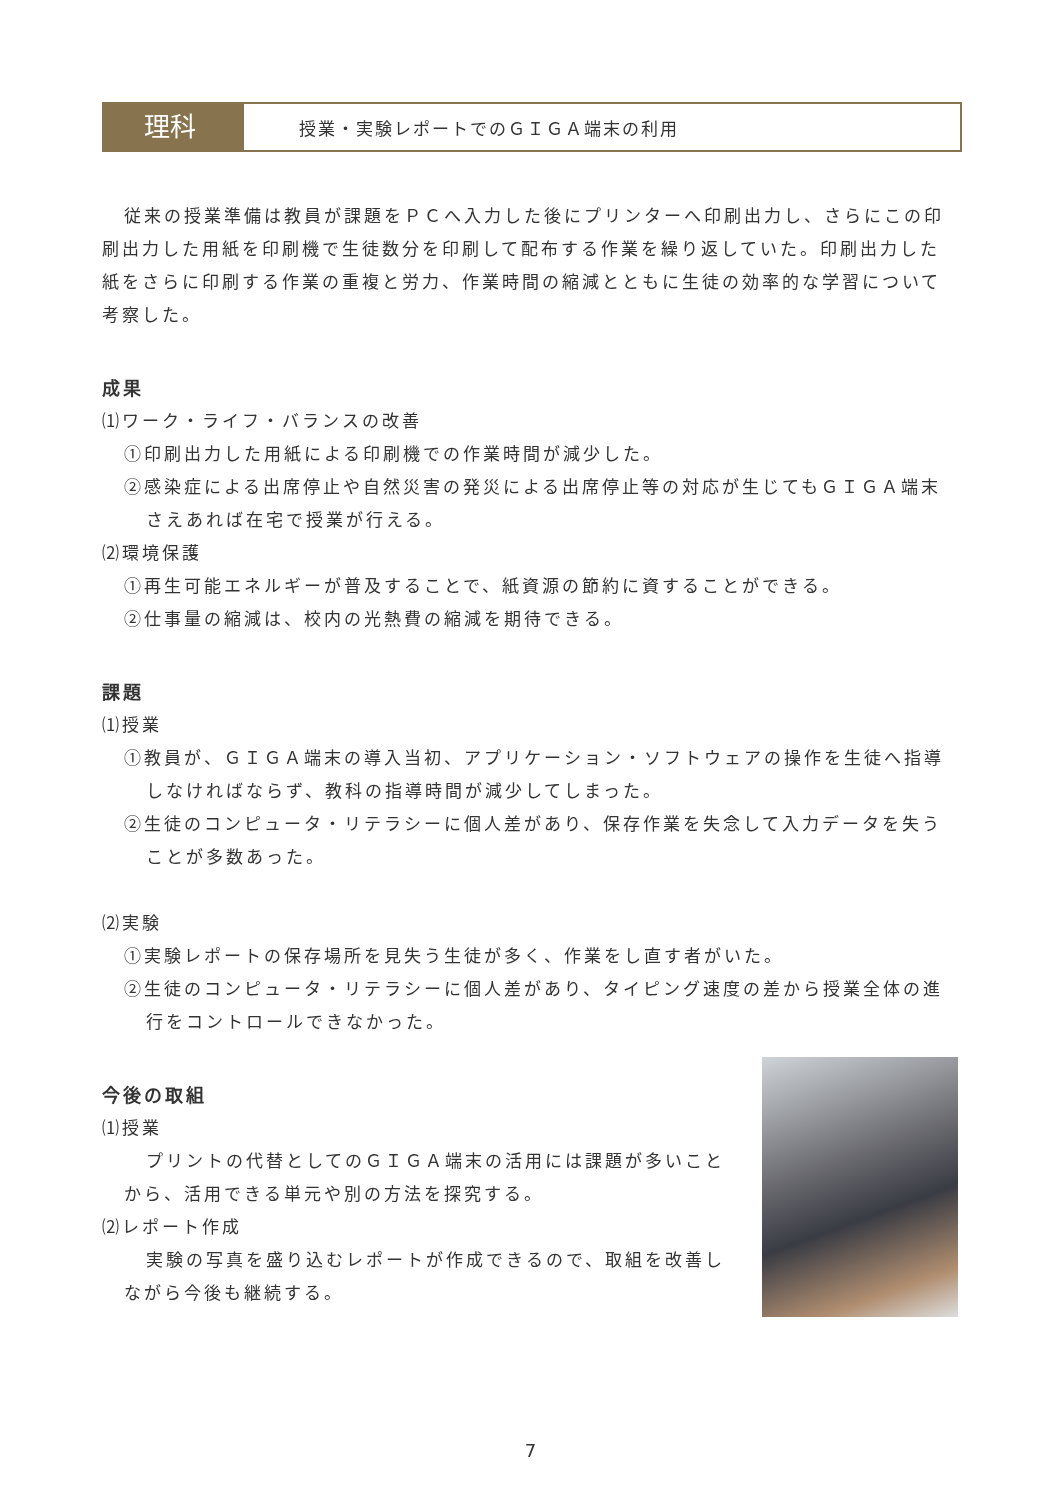理科
授業・実験レポートでのＧＩＧＡ端末の利用
従来の授業準備は教員が課題をＰＣへ入力した後にプリンターへ印刷出力し、さらにこの印刷出力した用紙を印刷機で生徒数分を印刷して配布する作業を繰り返していた。印刷出力した紙をさらに印刷する作業の重複と労力、作業時間の縮減とともに生徒の効率的な学習について考察した。
成果
⑴ワーク・ライフ・バランスの改善
①印刷出力した用紙による印刷機での作業時間が減少した。
②感染症による出席停止や自然災害の発災による出席停止等の対応が生じてもＧＩＧＡ端末さえあれば在宅で授業が行える。
⑵環境保護
①再生可能エネルギーが普及することで、紙資源の節約に資することができる。
②仕事量の縮減は、校内の光熱費の縮減を期待できる。
課題
⑴授業
①教員が、ＧＩＧＡ端末の導入当初、アプリケーション・ソフトウェアの操作を生徒へ指導しなければならず、教科の指導時間が減少してしまった。
②生徒のコンピュータ・リテラシーに個人差があり、保存作業を失念して入力データを失うことが多数あった。
⑵実験
①実験レポートの保存場所を見失う生徒が多く、作業をし直す者がいた。
②生徒のコンピュータ・リテラシーに個人差があり、タイピング速度の差から授業全体の進行をコントロールできなかった。
今後の取組
⑴授業
プリントの代替としてのＧＩＧＡ端末の活用には課題が多いことから、活用できる単元や別の方法を探究する。
⑵レポート作成
実験の写真を盛り込むレポートが作成できるので、取組を改善しながら今後も継続する。
7